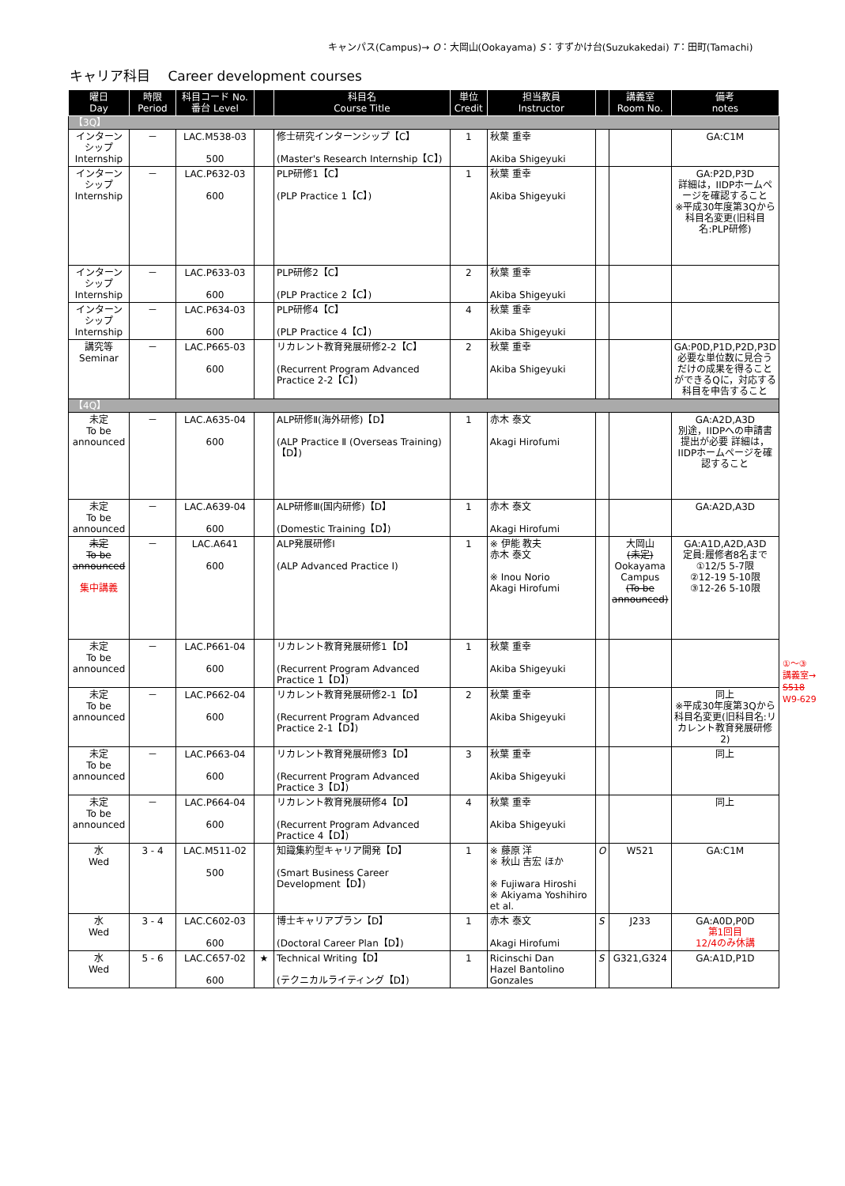キャンパス(Campus)→ O：大岡山(Ookayama) S：すずかけ台(Suzukakedai) T：田町(Tamachi)
キャリア科目　 Career development courses
| 曜日 Day | 時限 Period | 科目コード No. 番台 Level | | 科目名 Course Title | 単位 Credit | 担当教員 Instructor | | 講義室 Room No. | 備考 notes |
| --- | --- | --- | --- | --- | --- | --- | --- | --- | --- |
| 【3Q】 | | | | | | | | | |
| インターンシップ Internship | － | LAC.M538-03 500 | | 修士研究インターンシップ【C】 (Master's Research Internship【C】) | 1 | 秋葉 重幸 Akiba Shigeyuki | | | GA:C1M |
| インターンシップ Internship | － | LAC.P632-03 600 | | PLP研修1【C】 (PLP Practice 1【C】) | 1 | 秋葉 重幸 Akiba Shigeyuki | | | GA:P2D,P3D 詳細は，IIDPホームページを確認すること ※平成30年度第3Qから科目名変更(旧科目名:PLP研修) |
| インターンシップ Internship | － | LAC.P633-03 600 | | PLP研修2【C】 (PLP Practice 2【C】) | 2 | 秋葉 重幸 Akiba Shigeyuki | | | |
| インターンシップ Internship | － | LAC.P634-03 600 | | PLP研修4【C】 (PLP Practice 4【C】) | 4 | 秋葉 重幸 Akiba Shigeyuki | | | |
| 講究等 Seminar | － | LAC.P665-03 600 | | リカレント教育発展研修2-2【C】 (Recurrent Program Advanced Practice 2-2【C】) | 2 | 秋葉 重幸 Akiba Shigeyuki | | | GA:P0D,P1D,P2D,P3D 必要な単位数に見合うだけの成果を得ることができるQに，対応する科目を申告すること |
| 【4Q】 | | | | | | | | | |
| 未定 To be announced | － | LAC.A635-04 600 | | ALP研修Ⅱ(海外研修)【D】 (ALP Practice Ⅱ (Overseas Training)【D】) | 1 | 赤木 泰文 Akagi Hirofumi | | | GA:A2D,A3D 別途，IIDPへの申請書提出が必要 詳細は，IIDPホームページを確認すること |
| 未定 To be announced | － | LAC.A639-04 600 | | ALP研修Ⅲ(国内研修)【D】 (Domestic Training【D】) | 1 | 赤木 泰文 Akagi Hirofumi | | | GA:A2D,A3D |
| 未定 To be announced 集中講義 | － | LAC.A641 600 | | ALP発展研修Ⅰ (ALP Advanced Practice Ⅰ) | 1 | ※ 伊能 教夫 赤木 泰文 ※ Inou Norio Akagi Hirofumi | | 大岡山 (未定) Ookayama Campus (To be announced) | GA:A1D,A2D,A3D 定員:履修者8名まで ①12/5 5-7限 ②12-19 5-10限 ③12-26 5-10限 |
| 未定 To be announced | － | LAC.P661-04 600 | | リカレント教育発展研修1【D】 (Recurrent Program Advanced Practice 1【D】) | 1 | 秋葉 重幸 Akiba Shigeyuki | | | |
| 未定 To be announced | － | LAC.P662-04 600 | | リカレント教育発展研修2-1【D】 (Recurrent Program Advanced Practice 2-1【D】) | 2 | 秋葉 重幸 Akiba Shigeyuki | | | 同上 ※平成30年度第3Qから科目名変更(旧科目名:リカレント教育発展研修2) |
| 未定 To be announced | － | LAC.P663-04 600 | | リカレント教育発展研修3【D】 (Recurrent Program Advanced Practice 3【D】) | 3 | 秋葉 重幸 Akiba Shigeyuki | | | 同上 |
| 未定 To be announced | － | LAC.P664-04 600 | | リカレント教育発展研修4【D】 (Recurrent Program Advanced Practice 4【D】) | 4 | 秋葉 重幸 Akiba Shigeyuki | | | 同上 |
| 水 Wed | 3 - 4 | LAC.M511-02 500 | | 知識集約型キャリア開発【D】 (Smart Business Career Development【D】) | 1 | ※ 藤原 洋 ※ 秋山 吉宏 ほか ※ Fujiwara Hiroshi ※ Akiyama Yoshihiro et al. | O | W521 | GA:C1M |
| 水 Wed | 3 - 4 | LAC.C602-03 600 | | 博士キャリアプラン【D】 (Doctoral Career Plan【D】) | 1 | 赤木 泰文 Akagi Hirofumi | S | J233 | GA:A0D,P0D 第1回目 12/4のみ休講 |
| 水 Wed | 5 - 6 | LAC.C657-02 600 | ★ | Technical Writing【D】 (テクニカルライティング【D】) | 1 | Ricinschi Dan Hazel Bantolino Gonzales | S | G321,G324 | GA:A1D,P1D |
①～③
講義室→
S518
W9-629